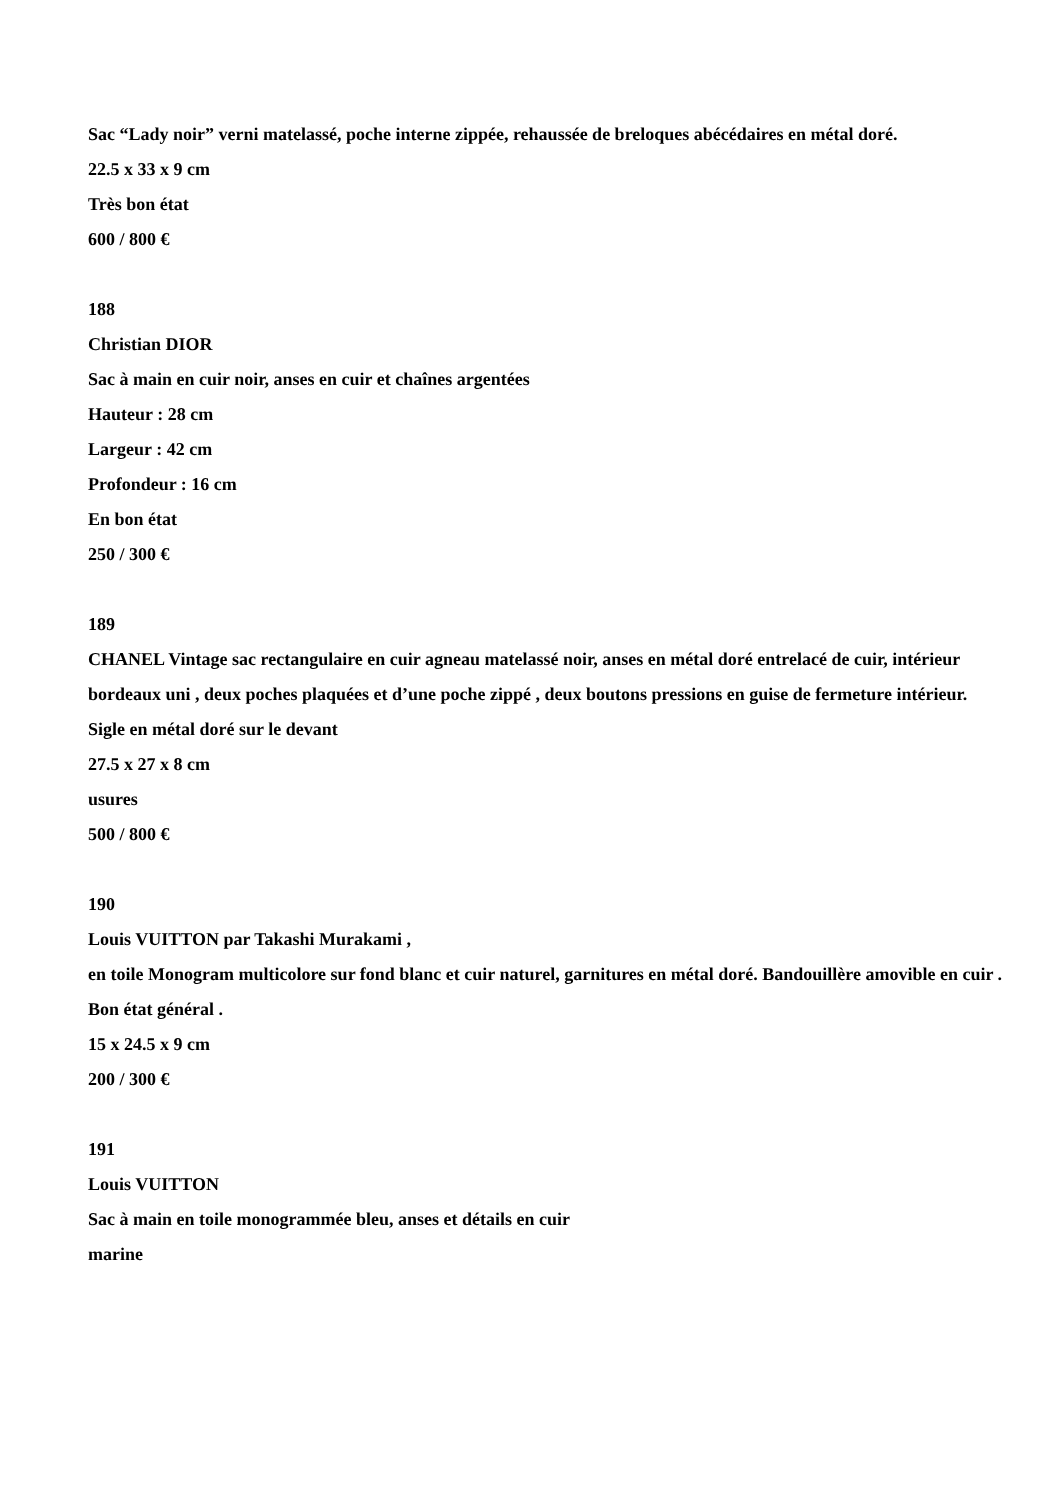Sac “Lady noir” verni matelassé, poche interne zippée, rehaussée de breloques abécédaires en métal doré.
22.5 x 33 x 9 cm
Très bon état
600 / 800 €
188
Christian DIOR
Sac à main en cuir noir, anses en cuir et chaînes argentées
Hauteur : 28 cm
Largeur : 42 cm
Profondeur : 16 cm
En bon état
250 / 300 €
189
CHANEL Vintage sac rectangulaire en cuir agneau matelassé noir, anses en métal doré entrelacé de cuir, intérieur bordeaux uni , deux poches plaquées et d’une poche zippé , deux boutons pressions en guise de fermeture intérieur.
Sigle en métal doré sur le devant
27.5 x 27 x 8 cm
usures
500 / 800 €
190
Louis VUITTON par Takashi Murakami ,
en toile Monogram multicolore sur fond blanc et cuir naturel, garnitures en métal doré. Bandouillère amovible en cuir .
Bon état général .
15 x 24.5 x 9 cm
200 / 300 €
191
Louis VUITTON
Sac à main en toile monogrammée bleu, anses et détails en cuir
marine